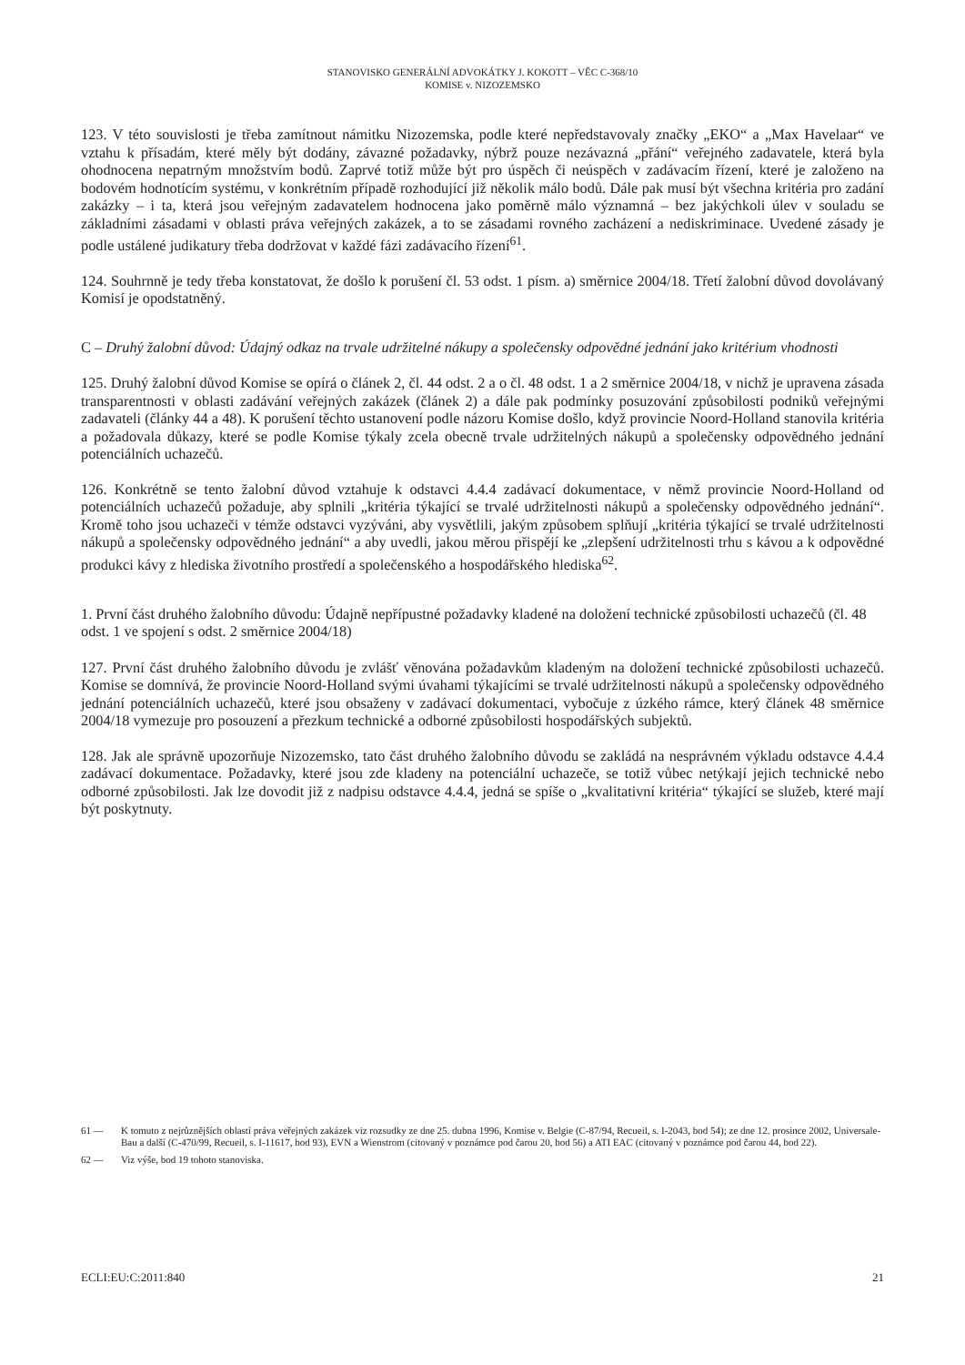STANOVISKO GENERÁLNÍ ADVOKÁTKY J. KOKOTT – VĚC C-368/10
KOMISE v. NIZOZEMSKO
123. V této souvislosti je třeba zamítnout námitku Nizozemska, podle které nepředstavovaly značky „EKO“ a „Max Havelaar“ ve vztahu k přísadám, které měly být dodány, závazné požadavky, nýbrž pouze nezávazná „přání“ veřejného zadavatele, která byla ohodnocena nepatrným množstvím bodů. Zaprvé totiž může být pro úspěch či neúspěch v zadávacím řízení, které je založeno na bodovém hodnotícím systému, v konkrétním případě rozhodující již několik málo bodů. Dále pak musí být všechna kritéria pro zadání zakázky – i ta, která jsou veřejným zadavatelem hodnocena jako poměrně málo významná – bez jakýchkoli úlev v souladu se základními zásadami v oblasti práva veřejných zakázek, a to se zásadami rovného zacházení a nediskriminace. Uvedené zásady je podle ustálené judikatury třeba dodržovat v každé fázi zadávacího řízení<sup>61</sup>.
124. Souhrnně je tedy třeba konstatovat, že došlo k porušení čl. 53 odst. 1 písm. a) směrnice 2004/18. Třetí žalobní důvod dovolávaný Komisí je opodstatněný.
C – Druhý žalobní důvod: Údajný odkaz na trvale udržitelné nákupy a společensky odpovědné jednání jako kritérium vhodnosti
125. Druhý žalobní důvod Komise se opírá o článek 2, čl. 44 odst. 2 a o čl. 48 odst. 1 a 2 směrnice 2004/18, v nichž je upravena zásada transparentnosti v oblasti zadávání veřejných zakázek (článek 2) a dále pak podmínky posuzování způsobilosti podniků veřejnými zadavateli (články 44 a 48). K porušení těchto ustanovení podle názoru Komise došlo, když provincie Noord-Holland stanovila kritéria a požadovala důkazy, které se podle Komise týkaly zcela obecně trvale udržitelných nákupů a společensky odpovědného jednání potenciálních uchazečů.
126. Konkrétně se tento žalobní důvod vztahuje k odstavci 4.4.4 zadávací dokumentace, v němž provincie Noord-Holland od potenciálních uchazečů požaduje, aby splnili „kritéria týkající se trvalé udržitelnosti nákupů a společensky odpovědného jednání“. Kromě toho jsou uchazeči v témže odstavci vyzýváni, aby vysvětlili, jakým způsobem splňují „kritéria týkající se trvalé udržitelnosti nákupů a společensky odpovědného jednání“ a aby uvedli, jakou měrou přispějí ke „zlepšení udržitelnosti trhu s kávou a k odpovědné produkci kávy z hlediska životního prostředí a společenského a hospodářského hlediska<sup>62</sup>.
1. První část druhého žalobního důvodu: Údajně nepřípustné požadavky kladené na doložení technické způsobilosti uchazečů (čl. 48 odst. 1 ve spojení s odst. 2 směrnice 2004/18)
127. První část druhého žalobního důvodu je zvlášť věnována požadavkům kladeným na doložení technické způsobilosti uchazečů. Komise se domnívá, že provincie Noord-Holland svými úvahami týkajícími se trvalé udržitelnosti nákupů a společensky odpovědného jednání potenciálních uchazečů, které jsou obsaženy v zadávací dokumentaci, vybočuje z úzkého rámce, který článek 48 směrnice 2004/18 vymezuje pro posouzení a přezkum technické a odborné způsobilosti hospodářských subjektů.
128. Jak ale správně upozorňuje Nizozemsko, tato část druhého žalobního důvodu se zakládá na nesprávném výkladu odstavce 4.4.4 zadávací dokumentace. Požadavky, které jsou zde kladeny na potenciální uchazeče, se totiž vůbec netýkají jejich technické nebo odborné způsobilosti. Jak lze dovodit již z nadpisu odstavce 4.4.4, jedná se spíše o „kvalitativní kritéria“ týkající se služeb, které mají být poskytnuty.
61 — K tomuto z nejrůznějších oblastí práva veřejných zakázek viz rozsudky ze dne 25. dubna 1996, Komise v. Belgie (C-87/94, Recueil, s. I-2043, bod 54); ze dne 12. prosince 2002, Universale-Bau a další (C-470/99, Recueil, s. I-11617, bod 93), EVN a Wienstrom (citovaný v poznámce pod čarou 20, bod 56) a ATI EAC (citovaný v poznámce pod čarou 44, bod 22).
62 — Viz výše, bod 19 tohoto stanoviska.
ECLI:EU:C:2011:840 21